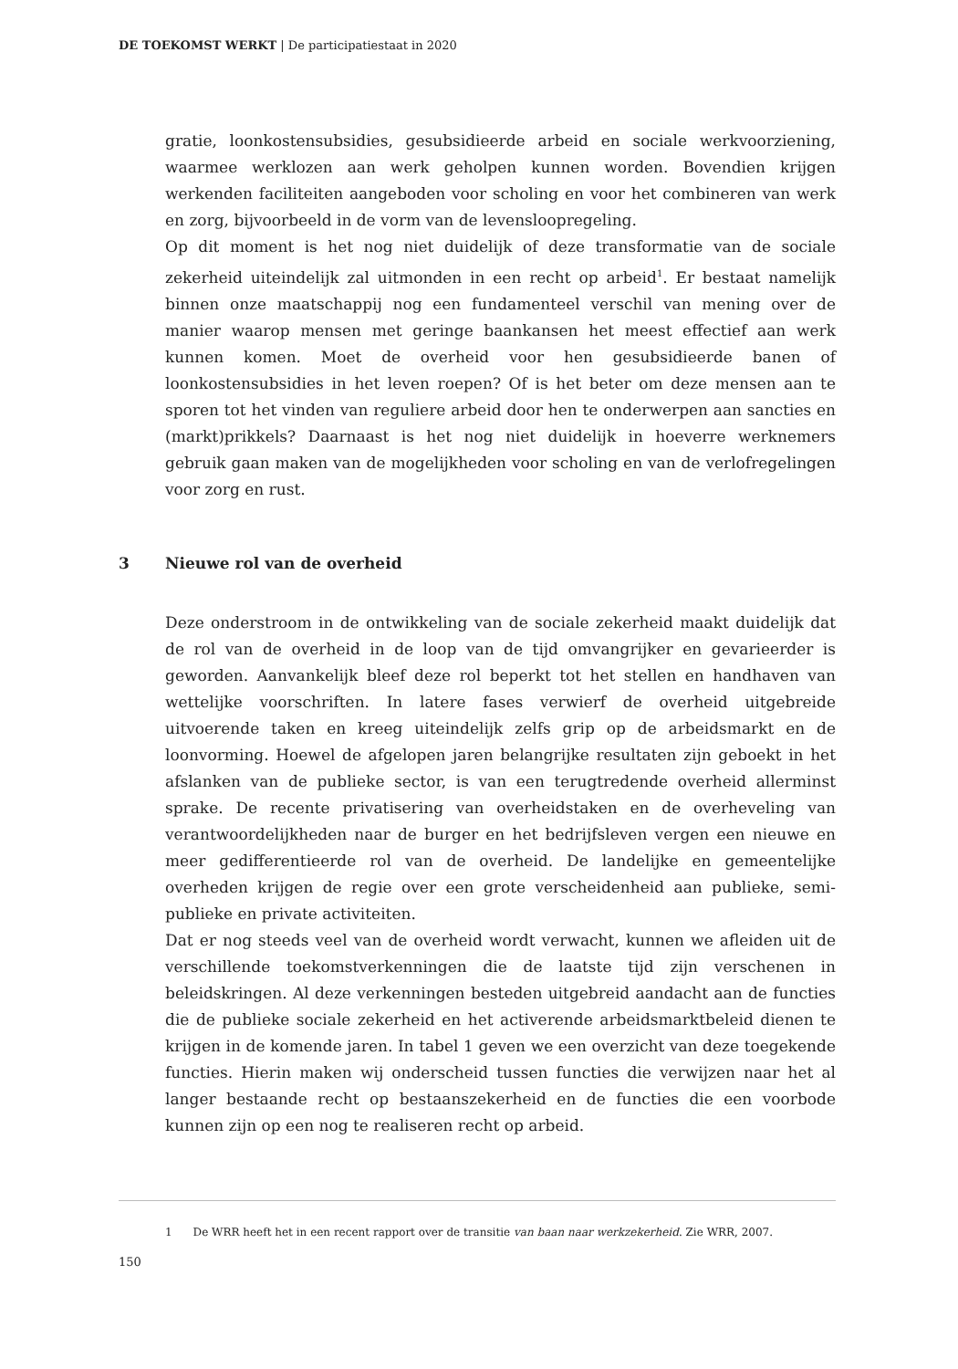DE TOEKOMST WERKT | De participatiestaat in 2020
gratie, loonkostensubsidies, gesubsidieerde arbeid en sociale werkvoorziening, waarmee werklozen aan werk geholpen kunnen worden. Bovendien krijgen werkenden faciliteiten aangeboden voor scholing en voor het combineren van werk en zorg, bijvoorbeeld in de vorm van de levensloopregeling.
Op dit moment is het nog niet duidelijk of deze transformatie van de sociale zekerheid uiteindelijk zal uitmonden in een recht op arbeid<sup>1</sup>. Er bestaat namelijk binnen onze maatschappij nog een fundamenteel verschil van mening over de manier waarop mensen met geringe baankansen het meest effectief aan werk kunnen komen. Moet de overheid voor hen gesubsidieerde banen of loonkostensubsidies in het leven roepen? Of is het beter om deze mensen aan te sporen tot het vinden van reguliere arbeid door hen te onderwerpen aan sancties en (markt)prikkels? Daarnaast is het nog niet duidelijk in hoeverre werknemers gebruik gaan maken van de mogelijkheden voor scholing en van de verlofregelingen voor zorg en rust.
3 Nieuwe rol van de overheid
Deze onderstroom in de ontwikkeling van de sociale zekerheid maakt duidelijk dat de rol van de overheid in de loop van de tijd omvangrijker en gevarieerder is geworden. Aanvankelijk bleef deze rol beperkt tot het stellen en handhaven van wettelijke voorschriften. In latere fases verwierf de overheid uitgebreide uitvoerende taken en kreeg uiteindelijk zelfs grip op de arbeidsmarkt en de loonvorming. Hoewel de afgelopen jaren belangrijke resultaten zijn geboekt in het afslanken van de publieke sector, is van een terugtredende overheid allerminst sprake. De recente privatisering van overheidstaken en de overheveling van verantwoordelijkheden naar de burger en het bedrijfsleven vergen een nieuwe en meer gedifferentieerde rol van de overheid. De landelijke en gemeentelijke overheden krijgen de regie over een grote verscheidenheid aan publieke, semi-publieke en private activiteiten.
Dat er nog steeds veel van de overheid wordt verwacht, kunnen we afleiden uit de verschillende toekomstverkenningen die de laatste tijd zijn verschenen in beleidskringen. Al deze verkenningen besteden uitgebreid aandacht aan de functies die de publieke sociale zekerheid en het activerende arbeidsmarktbeleid dienen te krijgen in de komende jaren. In tabel 1 geven we een overzicht van deze toegekende functies. Hierin maken wij onderscheid tussen functies die verwijzen naar het al langer bestaande recht op bestaanszekerheid en de functies die een voorbode kunnen zijn op een nog te realiseren recht op arbeid.
1 De WRR heeft het in een recent rapport over de transitie van baan naar werkzekerheid. Zie WRR, 2007.
150